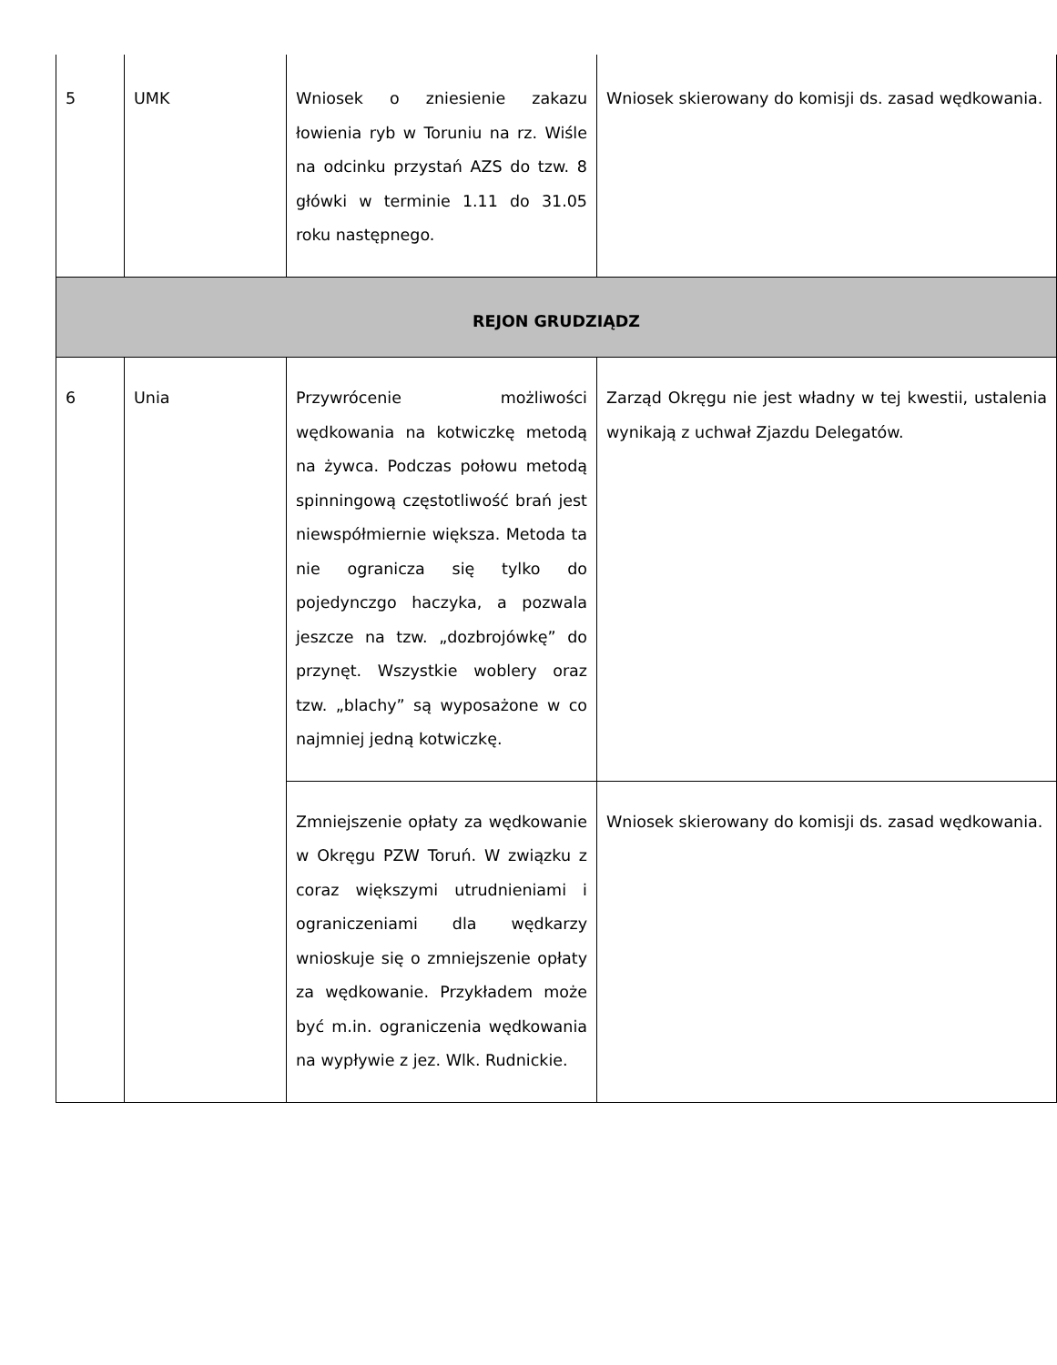| 5 | UMK | Wniosek o zniesienie zakazu łowienia ryb w Toruniu na rz. Wiśle na odcinku przystań AZS do tzw. 8 główki w terminie 1.11 do 31.05 roku następnego. | Wniosek skierowany do komisji ds. zasad wędkowania. |
| REJON GRUDZIĄDZ | | | |
| 6 | Unia | Przywrócenie możliwości wędkowania na kotwiczkę metodą na żywca. Podczas połowu metodą spinningową częstotliwość brań jest niewspółmiernie większa. Metoda ta nie ogranicza się tylko do pojedynczgo haczyka, a pozwala jeszcze na tzw. „dozbrojówkę” do przynęt. Wszystkie woblery oraz tzw. „blachy” są wyposażone w co najmniej jedną kotwiczkę. | Zarząd Okręgu nie jest władny w tej kwestii, ustalenia wynikają z uchwał Zjazdu Delegatów. |
| | | Zmniejszenie opłaty za wędkowanie w Okręgu PZW Toruń. W związku z coraz większymi utrudnieniami i ograniczeniami dla wędkarzy wnioskuje się o zmniejszenie opłaty za wędkowanie. Przykładem może być m.in. ograniczenia wędkowania na wypływie z jez. Wlk. Rudnickie. | Wniosek skierowany do komisji ds. zasad wędkowania. |